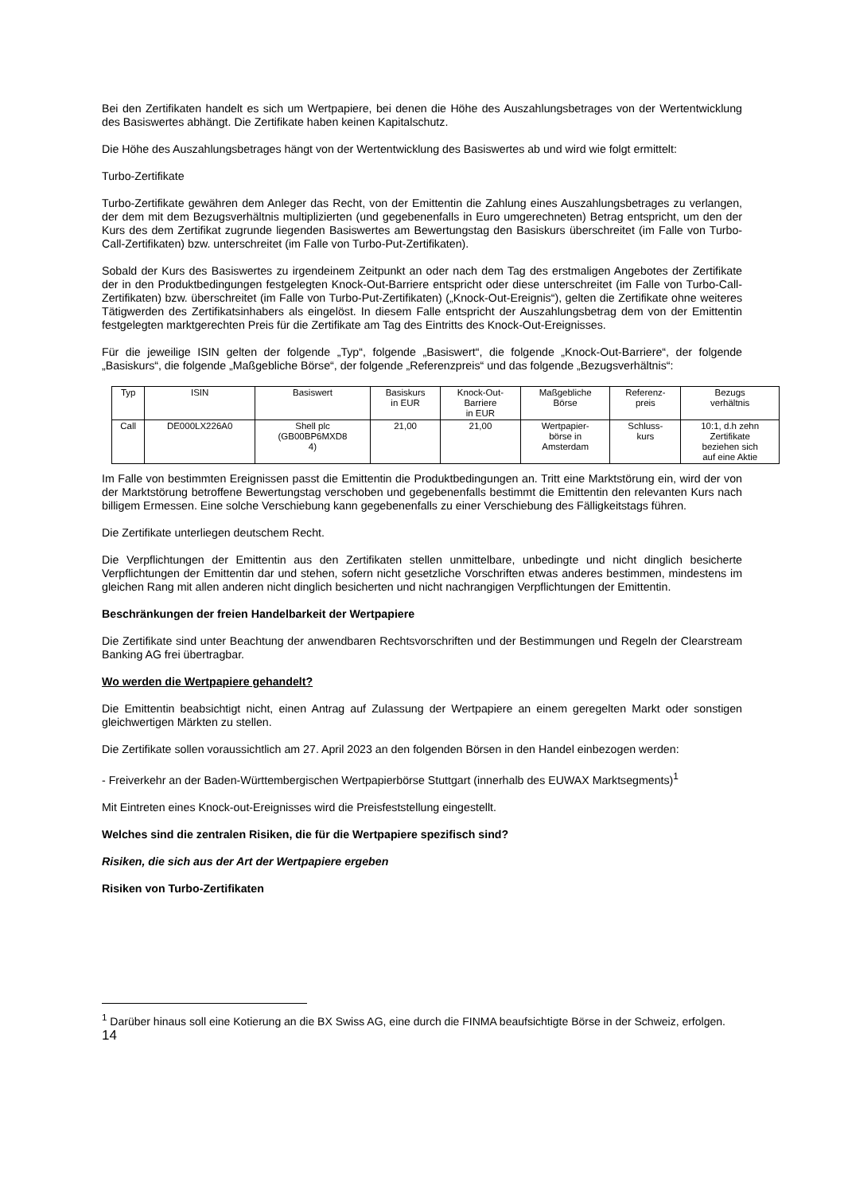Bei den Zertifikaten handelt es sich um Wertpapiere, bei denen die Höhe des Auszahlungsbetrages von der Wertentwicklung des Basiswertes abhängt. Die Zertifikate haben keinen Kapitalschutz.
Die Höhe des Auszahlungsbetrages hängt von der Wertentwicklung des Basiswertes ab und wird wie folgt ermittelt:
Turbo-Zertifikate
Turbo-Zertifikate gewähren dem Anleger das Recht, von der Emittentin die Zahlung eines Auszahlungsbetrages zu verlangen, der dem mit dem Bezugsverhältnis multiplizierten (und gegebenenfalls in Euro umgerechneten) Betrag entspricht, um den der Kurs des dem Zertifikat zugrunde liegenden Basiswertes am Bewertungstag den Basiskurs überschreitet (im Falle von Turbo-Call-Zertifikaten) bzw. unterschreitet (im Falle von Turbo-Put-Zertifikaten).
Sobald der Kurs des Basiswertes zu irgendeinem Zeitpunkt an oder nach dem Tag des erstmaligen Angebotes der Zertifikate der in den Produktbedingungen festgelegten Knock-Out-Barriere entspricht oder diese unterschreitet (im Falle von Turbo-Call-Zertifikaten) bzw. überschreitet (im Falle von Turbo-Put-Zertifikaten) („Knock-Out-Ereignis“), gelten die Zertifikate ohne weiteres Tätigwerden des Zertifikatsinhabers als eingelöst. In diesem Falle entspricht der Auszahlungsbetrag dem von der Emittentin festgelegten marktgerechten Preis für die Zertifikate am Tag des Eintritts des Knock-Out-Ereignisses.
Für die jeweilige ISIN gelten der folgende „Typ“, folgende „Basiswert“, die folgende „Knock-Out-Barriere“, der folgende „Basiskurs“, die folgende „Maßgebliche Börse“, der folgende „Referenzpreis“ und das folgende „Bezugsverhältnis“:
| Typ | ISIN | Basiswert | Basiskurs in EUR | Knock-Out- Barriere in EUR | Maßgebliche Börse | Referenz- preis | Bezugs verhältnis |
| Call | DE000LX226A0 | Shell plc (GB00BP6MXD8 4) | 21,00 | 21,00 | Wertpapier- börse in Amsterdam | Schluss- kurs | 10:1, d.h zehn Zertifikate beziehen sich auf eine Aktie |
Im Falle von bestimmten Ereignissen passt die Emittentin die Produktbedingungen an. Tritt eine Marktstörung ein, wird der von der Marktstörung betroffene Bewertungstag verschoben und gegebenenfalls bestimmt die Emittentin den relevanten Kurs nach billigem Ermessen. Eine solche Verschiebung kann gegebenenfalls zu einer Verschiebung des Fälligkeitstags führen.
Die Zertifikate unterliegen deutschem Recht.
Die Verpflichtungen der Emittentin aus den Zertifikaten stellen unmittelbare, unbedingte und nicht dinglich besicherte Verpflichtungen der Emittentin dar und stehen, sofern nicht gesetzliche Vorschriften etwas anderes bestimmen, mindestens im gleichen Rang mit allen anderen nicht dinglich besicherten und nicht nachrangigen Verpflichtungen der Emittentin.
Beschränkungen der freien Handelbarkeit der Wertpapiere
Die Zertifikate sind unter Beachtung der anwendbaren Rechtsvorschriften und der Bestimmungen und Regeln der Clearstream Banking AG frei übertragbar.
Wo werden die Wertpapiere gehandelt?
Die Emittentin beabsichtigt nicht, einen Antrag auf Zulassung der Wertpapiere an einem geregelten Markt oder sonstigen gleichwertigen Märkten zu stellen.
Die Zertifikate sollen voraussichtlich am 27. April 2023 an den folgenden Börsen in den Handel einbezogen werden:
- Freiverkehr an der Baden-Württembergischen Wertpapierbörse Stuttgart (innerhalb des EUWAX Marktsegments)<sup>1</sup>
Mit Eintreten eines Knock-out-Ereignisses wird die Preisfeststellung eingestellt.
Welches sind die zentralen Risiken, die für die Wertpapiere spezifisch sind?
Risiken, die sich aus der Art der Wertpapiere ergeben
Risiken von Turbo-Zertifikaten
<sup>1</sup> Darüber hinaus soll eine Kotierung an die BX Swiss AG, eine durch die FINMA beaufsichtigte Börse in der Schweiz, erfolgen.
14